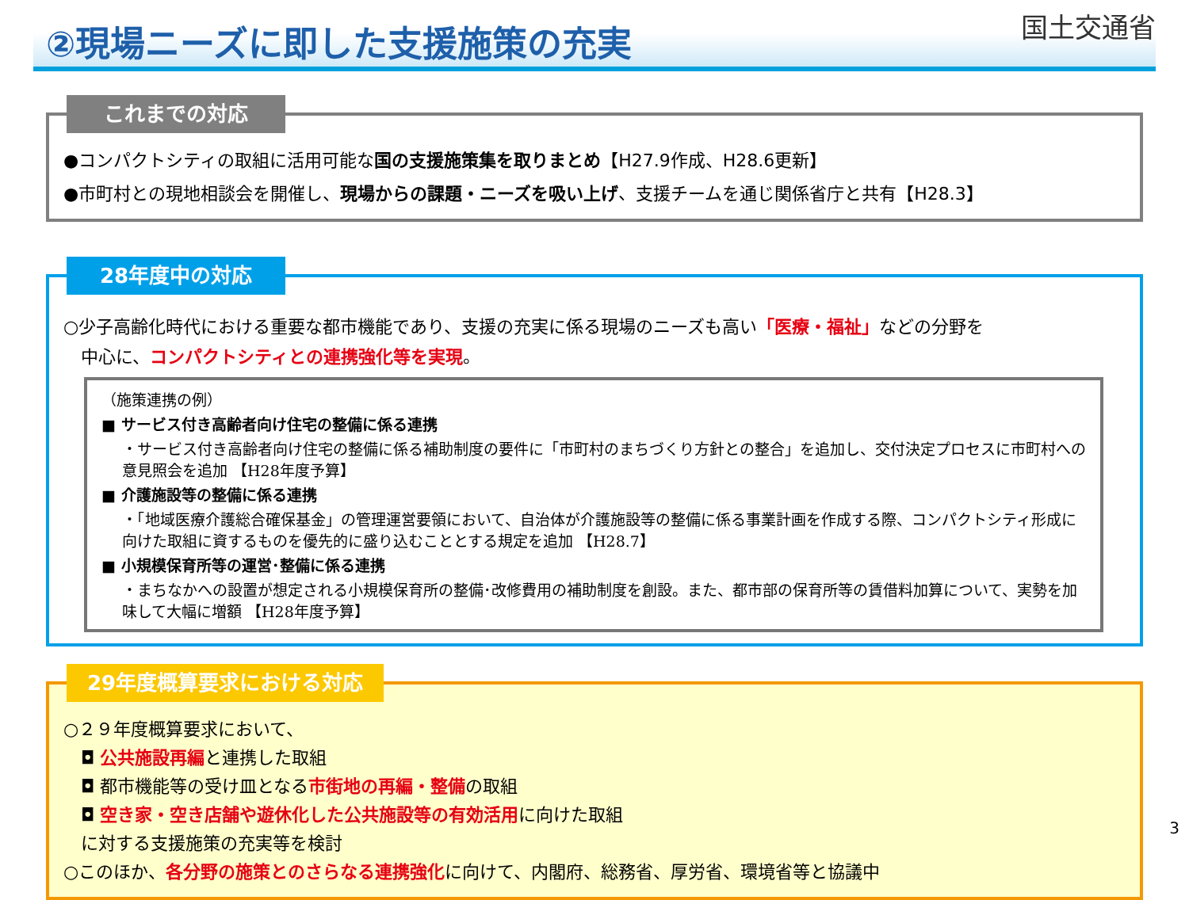②現場ニーズに即した支援施策の充実
国土交通省
これまでの対応
●コンパクトシティの取組に活用可能な国の支援施策集を取りまとめ【H27.9作成、H28.6更新】
●市町村との現地相談会を開催し、現場からの課題・ニーズを吸い上げ、支援チームを通じ関係省庁と共有【H28.3】
28年度中の対応
○少子高齢化時代における重要な都市機能であり、支援の充実に係る現場のニーズも高い「医療・福祉」などの分野を
　中心に、コンパクトシティとの連携強化等を実現。
（施策連携の例）
■ サービス付き高齢者向け住宅の整備に係る連携
・サービス付き高齢者向け住宅の整備に係る補助制度の要件に「市町村のまちづくり方針との整合」を追加し、交付決定プロセスに市町村への意見照会を追加 【H28年度予算】
■ 介護施設等の整備に係る連携
・「地域医療介護総合確保基金」の管理運営要領において、自治体が介護施設等の整備に係る事業計画を作成する際、コンパクトシティ形成に向けた取組に資するものを優先的に盛り込むこととする規定を追加 【H28.7】
■ 小規模保育所等の運営･整備に係る連携
・まちなかへの設置が想定される小規模保育所の整備･改修費用の補助制度を創設。また、都市部の保育所等の賃借料加算について、実勢を加味して大幅に増額 【H28年度予算】
29年度概算要求における対応
○２９年度概算要求において、
　◘ 公共施設再編と連携した取組
　◘ 都市機能等の受け皿となる市街地の再編・整備の取組
　◘ 空き家・空き店舗や遊休化した公共施設等の有効活用に向けた取組
　に対する支援施策の充実等を検討
○このほか、各分野の施策とのさらなる連携強化に向けて、内閣府、総務省、厚労省、環境省等と協議中
3